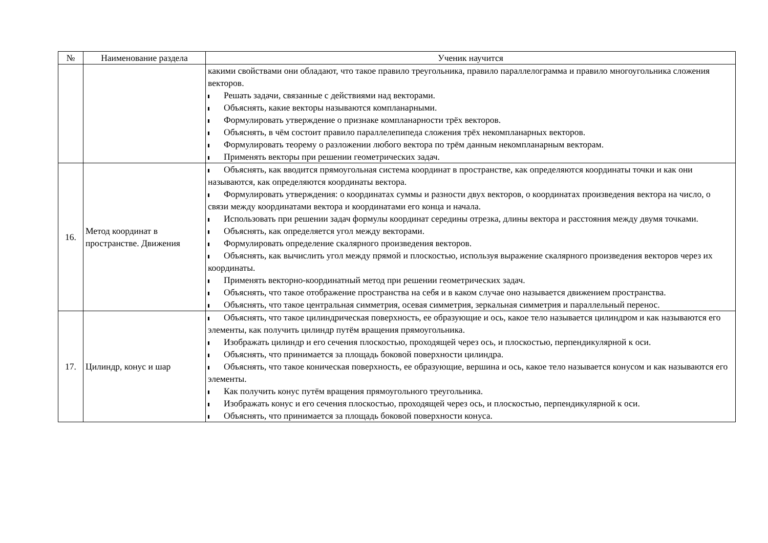| № | Наименование раздела | Ученик научится |
| --- | --- | --- |
| | | какими свойствами они обладают, что такое правило треугольника, правило параллелограмма и правило многоугольника сложения векторов. Решать задачи, связанные с действиями над векторами. Объяснять, какие векторы называются компланарными. Формулировать утверждение о признаке компланарности трёх векторов. Объяснять, в чём состоит правило параллелепипеда сложения трёх некомпланарных векторов. Формулировать теорему о разложении любого вектора по трём данным некомпланарным векторам. Применять векторы при решении геометрических задач. |
| 16. | Метод координат в пространстве. Движения | Объяснять, как вводится прямоугольная система координат в пространстве, как определяются координаты точки и как они называются, как определяются координаты вектора. Формулировать утверждения: о координатах суммы и разности двух векторов, о координатах произведения вектора на число, о связи между координатами вектора и координатами его конца и начала. Использовать при решении задач формулы координат середины отрезка, длины вектора и расстояния между двумя точками. Объяснять, как определяется угол между векторами. Формулировать определение скалярного произведения векторов. Объяснять, как вычислить угол между прямой и плоскостью, используя выражение скалярного произведения векторов через их координаты. Применять векторно-координатный метод при решении геометрических задач. Объяснять, что такое отображение пространства на себя и в каком случае оно называется движением пространства. Объяснять, что такое центральная симметрия, осевая симметрия, зеркальная симметрия и параллельный перенос. |
| 17. | Цилиндр, конус и шар | Объяснять, что такое цилиндрическая поверхность, ее образующие и ось, какое тело называется цилиндром и как называются его элементы, как получить цилиндр путём вращения прямоугольника. Изображать цилиндр и его сечения плоскостью, проходящей через ось, и плоскостью, перпендикулярной к оси. Объяснять, что принимается за площадь боковой поверхности цилиндра. Объяснять, что такое коническая поверхность, ее образующие, вершина и ось, какое тело называется конусом и как называются его элементы. Как получить конус путём вращения прямоугольного треугольника. Изображать конус и его сечения плоскостью, проходящей через ось, и плоскостью, перпендикулярной к оси. Объяснять, что принимается за площадь боковой поверхности конуса. |